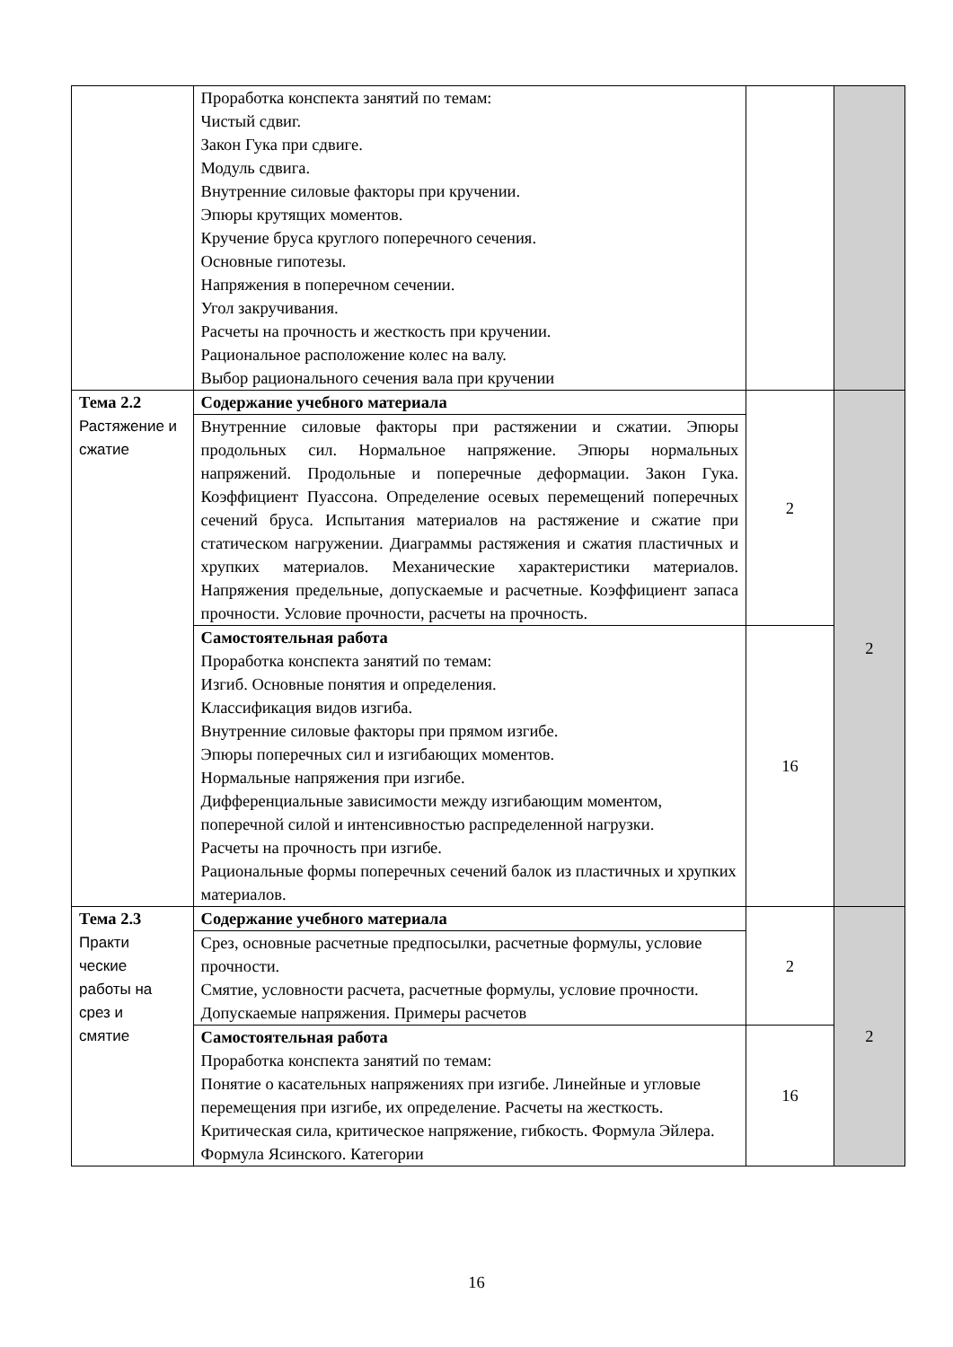| | Проработка конспекта занятий по темам: Чистый сдвиг. Закон Гука при сдвиге. Модуль сдвига. Внутренние силовые факторы при кручении. Эпюры крутящих моментов. Кручение бруса круглого поперечного сечения. Основные гипотезы. Напряжения в поперечном сечении. Угол закручивания. Расчеты на прочность и жесткость при кручении. Рациональное расположение колес на валу. Выбор рационального сечения вала при кручении | | |
| Тема 2.2 Растяжение и сжатие | Содержание учебного материала | 2 | 2 |
| | Внутренние силовые факторы при растяжении и сжатии. Эпюры продольных сил. Нормальное напряжение. Эпюры нормальных напряжений. Продольные и поперечные деформации. Закон Гука. Коэффициент Пуассона. Определение осевых перемещений поперечных сечений бруса. Испытания материалов на растяжение и сжатие при статическом нагружении. Диаграммы растяжения и сжатия пластичных и хрупких материалов. Механические характеристики материалов. Напряжения предельные, допускаемые и расчетные. Коэффициент запаса прочности. Условие прочности, расчеты на прочность. | | |
| | Самостоятельная работа Проработка конспекта занятий по темам: Изгиб. Основные понятия и определения. Классификация видов изгиба. Внутренние силовые факторы при прямом изгибе. Эпюры поперечных сил и изгибающих моментов. Нормальные напряжения при изгибе. Дифференциальные зависимости между изгибающим моментом, поперечной силой и интенсивностью распределенной нагрузки. Расчеты на прочность при изгибе. Рациональные формы поперечных сечений балок из пластичных и хрупких материалов. | 16 | |
| Тема 2.3 Практи ческие работы на срез и смятие | Содержание учебного материала | 2 | 2 |
| | Срез, основные расчетные предпосылки, расчетные формулы, условие прочности. Смятие, условности расчета, расчетные формулы, условие прочности. Допускаемые напряжения. Примеры расчетов | | |
| | Самостоятельная работа Проработка конспекта занятий по темам: Понятие о касательных напряжениях при изгибе. Линейные и угловые перемещения при изгибе, их определение. Расчеты на жесткость. Критическая сила, критическое напряжение, гибкость. Формула Эйлера. Формула Ясинского. Категории | 16 | |
16